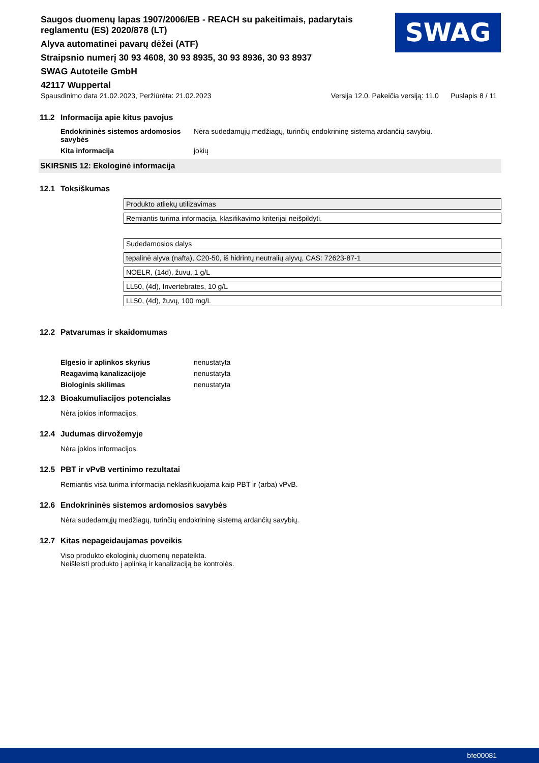Saugos duomenų lapas 1907/2006/EB - REACH su pakeitimais, padarytais reglamentu (ES) 2020/878 (LT)
Alyva automatinei pavarų dėžei (ATF)
Straipsnio numerį 30 93 4608, 30 93 8935, 30 93 8936, 30 93 8937
SWAG Autoteile GmbH
42117 Wuppertal
SWAG
Spausdinimo data 21.02.2023, Peržiūrėta: 21.02.2023 Versija 12.0. Pakeičia versiją: 11.0 Puslapis 8 / 11
11.2 Informacija apie kitus pavojus
Endokrininės sistemos ardomosios savybės Nėra sudedamųjų medžiagų, turinčių endokrininę sistemą ardančių savybių.
Kita informacija jokių
SKIRSNIS 12: Ekologinė informacija
12.1 Toksiškumas
| Produkto atliekų utilizavimas |
| Remiantis turima informacija, klasifikavimo kriterijai neišpildyti. |
| Sudedamosios dalys |
| tepalinė alyva (nafta), C20-50, iš hidrintų neutralių alyvų, CAS: 72623-87-1 |
| NOELR, (14d), žuvų, 1 g/L |
| LL50, (4d), Invertebrates, 10 g/L |
| LL50, (4d), žuvų, 100 mg/L |
12.2 Patvarumas ir skaidomumas
Elgesio ir aplinkos skyrius nenustatyta
Reagavimą kanalizacijoje nenustatyta
Biologinis skilimas nenustatyta
12.3 Bioakumuliacijos potencialas
Nėra jokios informacijos.
12.4 Judumas dirvožemyje
Nėra jokios informacijos.
12.5 PBT ir vPvB vertinimo rezultatai
Remiantis visa turima informacija neklasifikuojama kaip PBT ir (arba) vPvB.
12.6 Endokrininės sistemos ardomosios savybės
Nėra sudedamųjų medžiagų, turinčių endokrininę sistemą ardančių savybių.
12.7 Kitas nepageidaujamas poveikis
Viso produkto ekologinių duomenų nepateikta.
Neišleisti produkto į aplinką ir kanalizaciją be kontrolės.
bfe00081